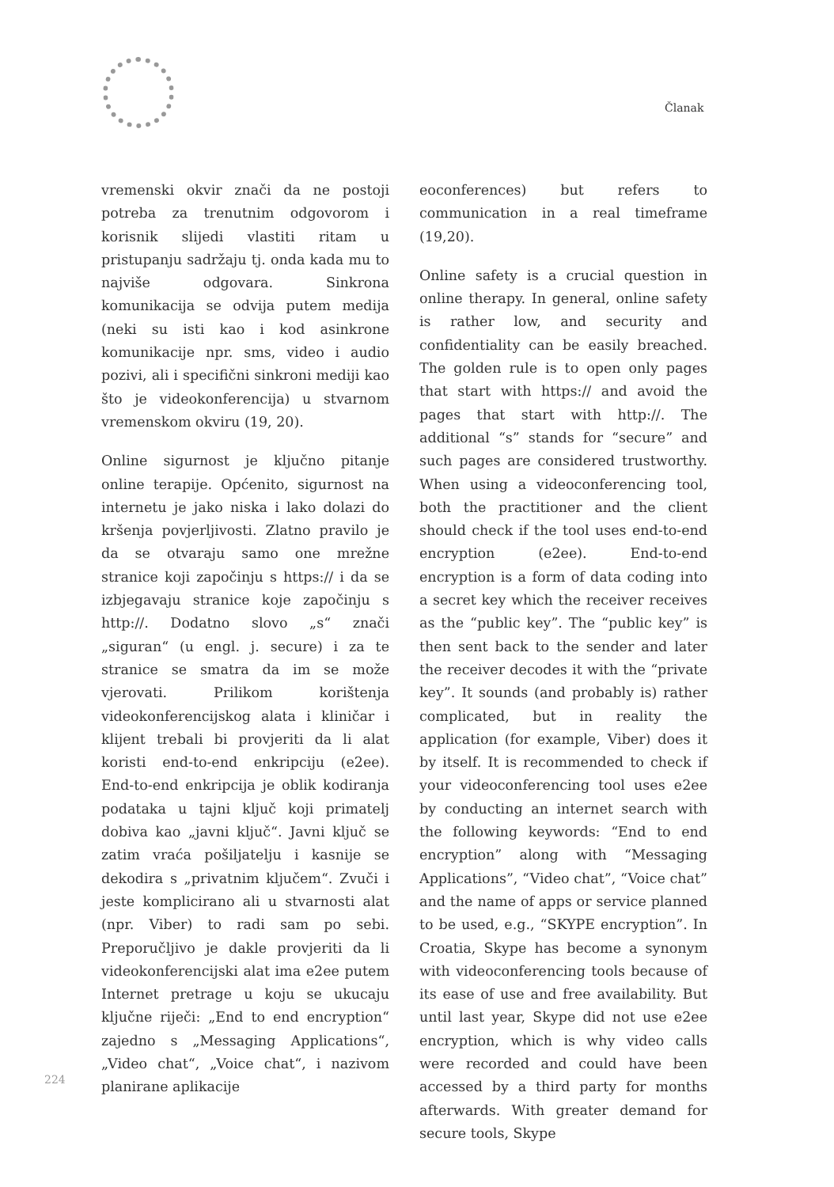Članak
vremenski okvir znači da ne postoji potreba za trenutnim odgovorom i korisnik slijedi vlastiti ritam u pristupanju sadržaju tj. onda kada mu to najviše odgovara. Sinkrona komunikacija se odvija putem medija (neki su isti kao i kod asinkrone komunikacije npr. sms, video i audio pozivi, ali i specifični sinkroni mediji kao što je videokonferencija) u stvarnom vremenskom okviru (19, 20).
Online sigurnost je ključno pitanje online terapije. Općenito, sigurnost na internetu je jako niska i lako dolazi do kršenja povjerljivosti. Zlatno pravilo je da se otvaraju samo one mrežne stranice koji započinju s https:// i da se izbjegavaju stranice koje započinju s http://. Dodatno slovo „s“ znači „siguran“ (u engl. j. secure) i za te stranice se smatra da im se može vjerovati. Prilikom korištenja videokonferencijskog alata i kliničar i klijent trebali bi provjeriti da li alat koristi end-to-end enkripciju (e2ee). End-to-end enkripcija je oblik kodiranja podataka u tajni ključ koji primatelj dobiva kao „javni ključ“. Javni ključ se zatim vraća pošiljatelju i kasnije se dekodira s „privatnim ključem“. Zvuči i jeste komplicirano ali u stvarnosti alat (npr. Viber) to radi sam po sebi. Preporučljivo je dakle provjeriti da li videokonferencijski alat ima e2ee putem Internet pretrage u koju se ukucaju ključne riječi: „End to end encryption“ zajedno s „Messaging Applications“, „Video chat“, „Voice chat“, i nazivom planirane aplikacije
eoconferences) but refers to communication in a real timeframe (19,20).
Online safety is a crucial question in online therapy. In general, online safety is rather low, and security and confidentiality can be easily breached. The golden rule is to open only pages that start with https:// and avoid the pages that start with http://. The additional “s” stands for “secure” and such pages are considered trustworthy. When using a videoconferencing tool, both the practitioner and the client should check if the tool uses end-to-end encryption (e2ee). End-to-end encryption is a form of data coding into a secret key which the receiver receives as the “public key”. The “public key” is then sent back to the sender and later the receiver decodes it with the “private key”. It sounds (and probably is) rather complicated, but in reality the application (for example, Viber) does it by itself. It is recommended to check if your videoconferencing tool uses e2ee by conducting an internet search with the following keywords: “End to end encryption” along with “Messaging Applications”, “Video chat”, “Voice chat” and the name of apps or service planned to be used, e.g., “SKYPE encryption”. In Croatia, Skype has become a synonym with videoconferencing tools because of its ease of use and free availability. But until last year, Skype did not use e2ee encryption, which is why video calls were recorded and could have been accessed by a third party for months afterwards. With greater demand for secure tools, Skype
224